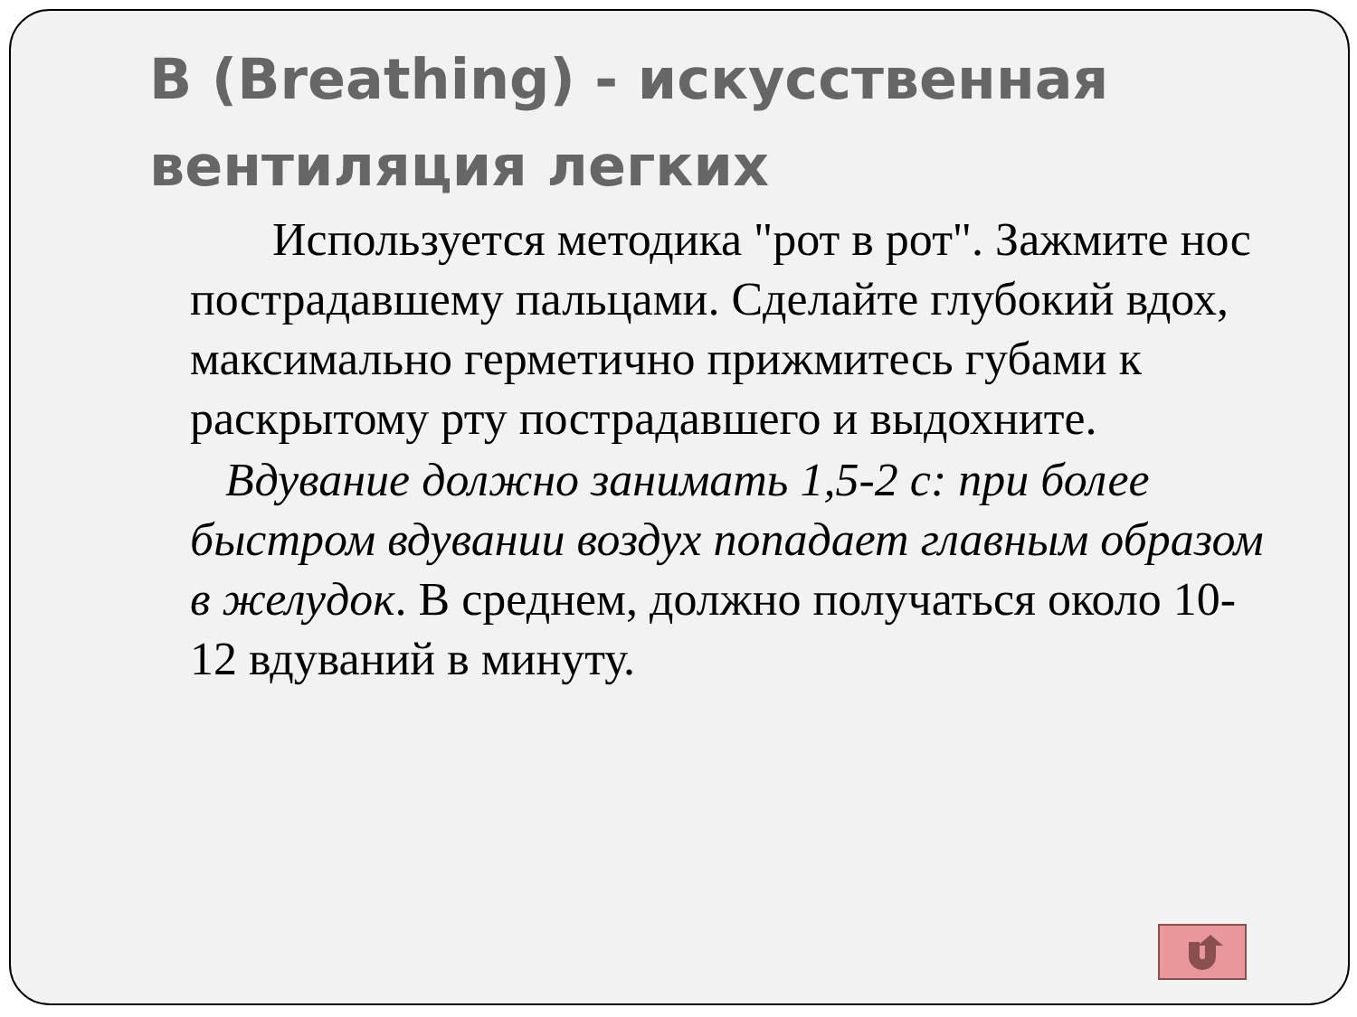B (Breathing) - искусственная вентиляция легких
Используется методика "рот в рот". Зажмите нос пострадавшему пальцами. Сделайте глубокий вдох, максимально герметично прижмитесь губами к раскрытому рту пострадавшего и выдохните.
Вдувание должно занимать 1,5-2 с: при более быстром вдувании воздух попадает главным образом в желудок. В среднем, должно получаться около 10-12 вдуваний в минуту.